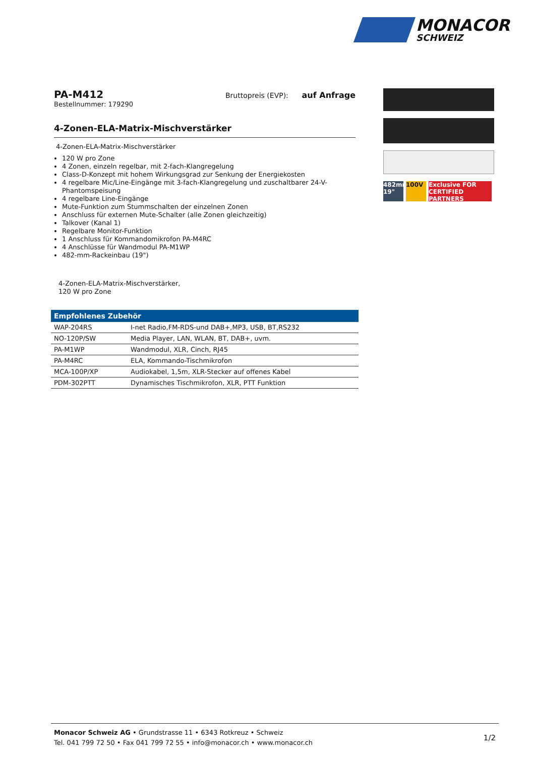MONACOR
SCHWEIZ
PA-M412
Bestellnummer: 179290
Bruttopreis (EVP): auf Anfrage
4-Zonen-ELA-Matrix-Mischverstärker
4-Zonen-ELA-Matrix-Mischverstärker
120 W pro Zone
4 Zonen, einzeln regelbar, mit 2-fach-Klangregelung
Class-D-Konzept mit hohem Wirkungsgrad zur Senkung der Energiekosten
4 regelbare Mic/Line-Eingänge mit 3-fach-Klangregelung und zuschaltbarer 24-V-Phantomspeisung
4 regelbare Line-Eingänge
Mute-Funktion zum Stummschalten der einzelnen Zonen
Anschluss für externen Mute-Schalter (alle Zonen gleichzeitig)
Talkover (Kanal 1)
Regelbare Monitor-Funktion
1 Anschluss für Kommandomikrofon PA-M4RC
4 Anschlüsse für Wandmodul PA-M1WP
482-mm-Rackeinbau (19")
4-Zonen-ELA-Matrix-Mischverstärker,
120 W pro Zone
| Empfohlenes Zubehör | |
| --- | --- |
| WAP-204RS | I-net Radio,FM-RDS-und DAB+,MP3, USB, BT,RS232 |
| NO-120P/SW | Media Player, LAN, WLAN, BT, DAB+, uvm. |
| PA-M1WP | Wandmodul, XLR, Cinch, RJ45 |
| PA-M4RC | ELA, Kommando-Tischmikrofon |
| MCA-100P/XP | Audiokabel, 1,5m, XLR-Stecker auf offenes Kabel |
| PDM-302PTT | Dynamisches Tischmikrofon, XLR, PTT Funktion |
482mm 19"
100V Exclusive FOR CERTIFIED PARTNERS
Monacor Schweiz AG • Grundstrasse 11 • 6343 Rotkreuz • Schweiz
Tel. 041 799 72 50 • Fax 041 799 72 55 • info@monacor.ch • www.monacor.ch
1/2